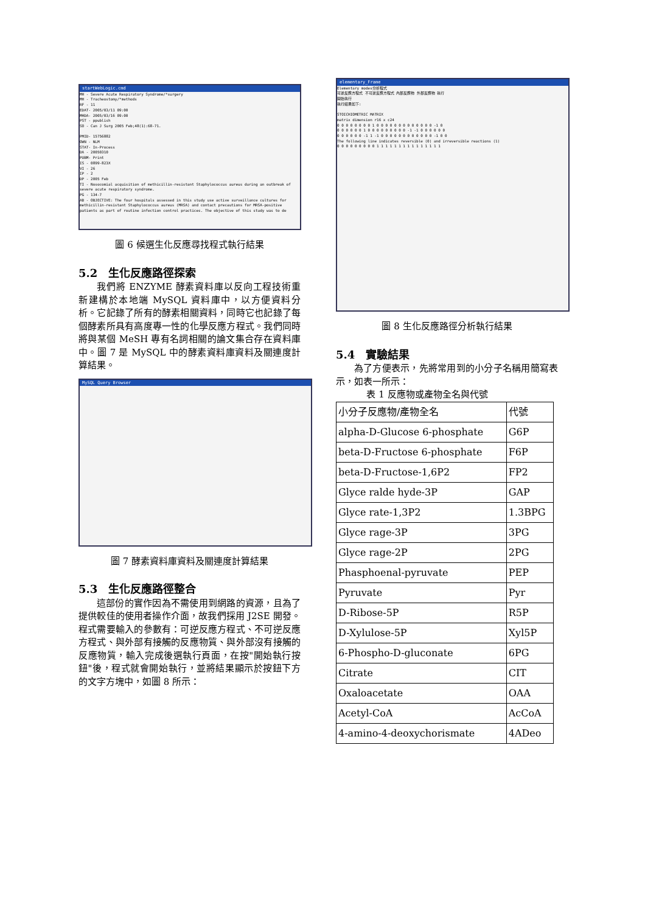startWebLogic.cmd
MH - Severe Acute Respiratory Syndrome/*surgery
MH - Tracheostomy/*methods
RF - 11
EDAT- 2005/03/11 09:00
MHDA- 2005/03/16 09:00
PST - ppublish
SO - Can J Surg 2005 Feb;48(1):68-71.
PMID- 15756882
OWN - NLM
STAT- In-Process
DA - 20050310
PUBM- Print
IS - 0899-823X
VI - 26
IP - 2
DP - 2005 Feb
TI - Nosocomial acquisition of methicillin-resistant Staphylococcus aureus during an outbreak of severe acute respiratory syndrome.
PG - 134-7
AB - OBJECTIVE: The four hospitals assessed in this study use active surveillance cultures for methicillin-resistant Staphylococcus aureus (MRSA) and contact precautions for MRSA-positive patients as part of routine infection control practices. The objective of this study was to de
圖 6 候選生化反應尋找程式執行結果
5.2　生化反應路徑探索
我們將 ENZYME 酵素資料庫以反向工程技術重新建構於本地端 MySQL 資料庫中，以方便資料分析。它記錄了所有的酵素相關資料，同時它也記錄了每個酵素所具有高度專一性的化學反應方程式。我們同時將與某個 MeSH 專有名詞相關的論文集合存在資料庫中。圖 7 是 MySQL 中的酵素資料庫資料及關連度計算結果。
MySQL Query Browser
圖 7 酵素資料庫資料及關連度計算結果
5.3　生化反應路徑整合
這部份的實作因為不需使用到網路的資源，且為了提供較佳的使用者操作介面，故我們採用 J2SE 開發。程式需要輸入的參數有：可逆反應方程式、不可逆反應方程式、與外部有接觸的反應物質、與外部沒有接觸的反應物質，輸入完成後選執行頁面，在按"開始執行按鈕"後，程式就會開始執行，並將結果顯示於按鈕下方的文字方塊中，如圖 8 所示：
elementary_Frame
Elementary modes分析程式
可逆反應方程式 不可逆反應方程式 內部反應物 外部反應物 執行
開始執行
執行結果如下:
STOICHIOMETRIC MATRIX
matrix dimension r16 x c24
0 0 0 0 0 0 0 0 1 0 0 0 0 0 0 0 0 0 0 0 0 0 -1 0
0 0 0 0 0 0 1 0 0 0 0 0 0 0 0 0 -1 -1 0 0 0 0 0 0
0 0 0 0 0 0 -1 1 -1 0 0 0 0 0 0 0 0 0 0 0 0 -1 0 0
The following line indicates reversible (0) and irreversible reactions (1)
0 0 0 0 0 0 0 0 0 1 1 1 1 1 1 1 1 1 1 1 1 1 1 1
圖 8 生化反應路徑分析執行結果
5.4　實驗結果
為了方便表示，先將常用到的小分子名稱用簡寫表示，如表一所示：
表 1 反應物或產物全名與代號
| 小分子反應物/產物全名 | 代號 |
| alpha-D-Glucose 6-phosphate | G6P |
| beta-D-Fructose 6-phosphate | F6P |
| beta-D-Fructose-1,6P2 | FP2 |
| Glyce ralde hyde-3P | GAP |
| Glyce rate-1,3P2 | 1.3BPG |
| Glyce rage-3P | 3PG |
| Glyce rage-2P | 2PG |
| Phasphoenal-pyruvate | PEP |
| Pyruvate | Pyr |
| D-Ribose-5P | R5P |
| D-Xylulose-5P | Xyl5P |
| 6-Phospho-D-gluconate | 6PG |
| Citrate | CIT |
| Oxaloacetate | OAA |
| Acetyl-CoA | AcCoA |
| 4-amino-4-deoxychorismate | 4ADeo |